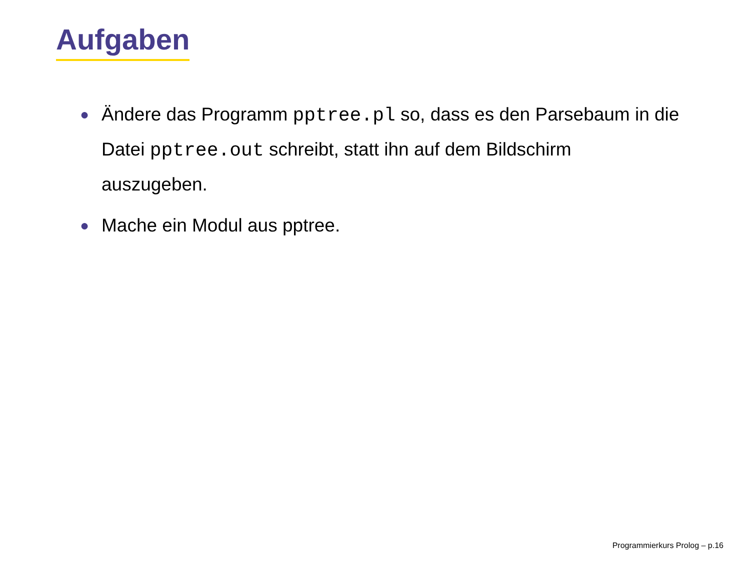Aufgaben
● Ändere das Programm pptree.pl so, dass es den Parsebaum in die Datei pptree.out schreibt, statt ihn auf dem Bildschirm auszugeben.
● Mache ein Modul aus pptree.
Programmierkurs Prolog – p.16